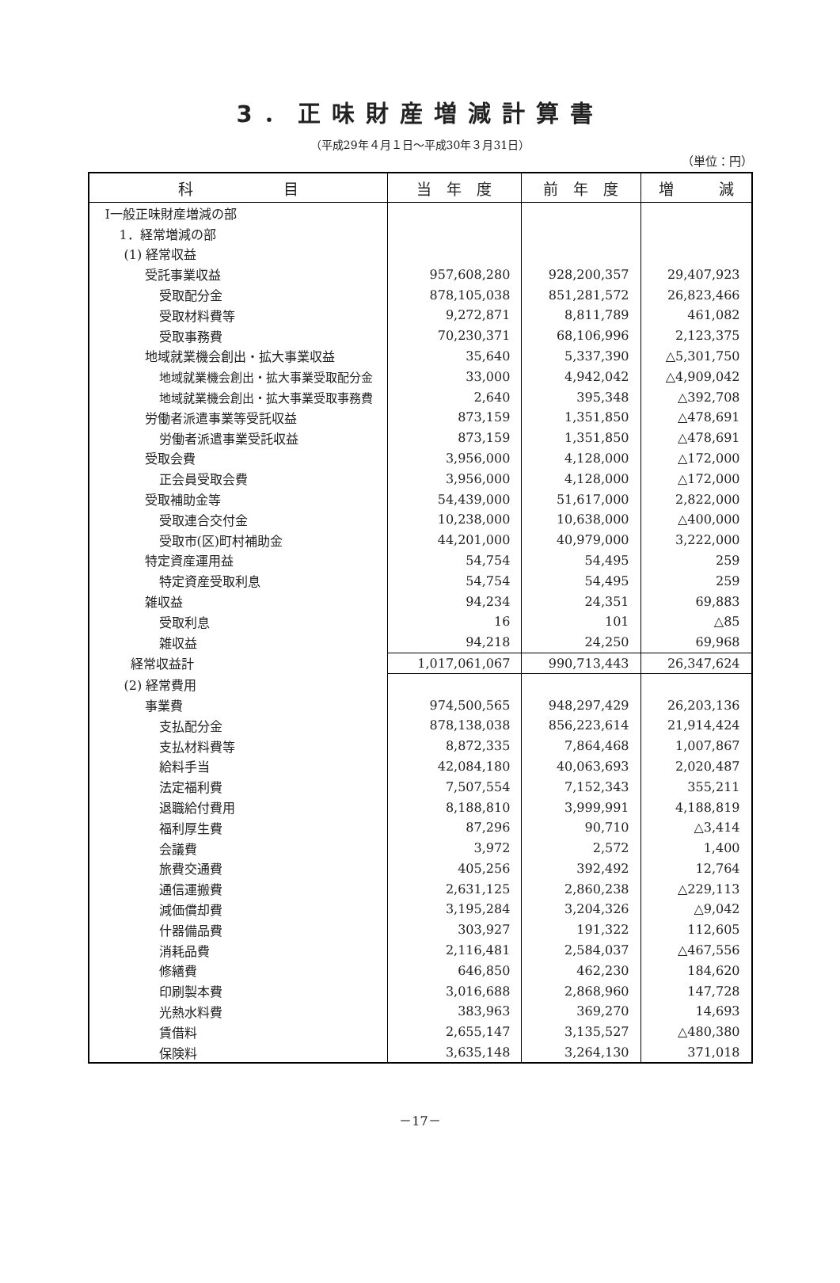3．正味財産増減計算書
（平成29年４月１日～平成30年３月31日）
（単位：円）
| 科 目 | 当 年 度 | 前 年 度 | 増 減 |
| --- | --- | --- | --- |
| Ⅰ一般正味財産増減の部 | | | |
| 1．経常増減の部 | | | |
| (1) 経常収益 | | | |
| 受託事業収益 | 957,608,280 | 928,200,357 | 29,407,923 |
| 受取配分金 | 878,105,038 | 851,281,572 | 26,823,466 |
| 受取材料費等 | 9,272,871 | 8,811,789 | 461,082 |
| 受取事務費 | 70,230,371 | 68,106,996 | 2,123,375 |
| 地域就業機会創出・拡大事業収益 | 35,640 | 5,337,390 | △5,301,750 |
| 地域就業機会創出・拡大事業受取配分金 | 33,000 | 4,942,042 | △4,909,042 |
| 地域就業機会創出・拡大事業受取事務費 | 2,640 | 395,348 | △392,708 |
| 労働者派遣事業等受託収益 | 873,159 | 1,351,850 | △478,691 |
| 労働者派遣事業受託収益 | 873,159 | 1,351,850 | △478,691 |
| 受取会費 | 3,956,000 | 4,128,000 | △172,000 |
| 正会員受取会費 | 3,956,000 | 4,128,000 | △172,000 |
| 受取補助金等 | 54,439,000 | 51,617,000 | 2,822,000 |
| 受取連合交付金 | 10,238,000 | 10,638,000 | △400,000 |
| 受取市(区)町村補助金 | 44,201,000 | 40,979,000 | 3,222,000 |
| 特定資産運用益 | 54,754 | 54,495 | 259 |
| 特定資産受取利息 | 54,754 | 54,495 | 259 |
| 雑収益 | 94,234 | 24,351 | 69,883 |
| 受取利息 | 16 | 101 | △85 |
| 雑収益 | 94,218 | 24,250 | 69,968 |
| 経常収益計 | 1,017,061,067 | 990,713,443 | 26,347,624 |
| (2) 経常費用 | | | |
| 事業費 | 974,500,565 | 948,297,429 | 26,203,136 |
| 支払配分金 | 878,138,038 | 856,223,614 | 21,914,424 |
| 支払材料費等 | 8,872,335 | 7,864,468 | 1,007,867 |
| 給料手当 | 42,084,180 | 40,063,693 | 2,020,487 |
| 法定福利費 | 7,507,554 | 7,152,343 | 355,211 |
| 退職給付費用 | 8,188,810 | 3,999,991 | 4,188,819 |
| 福利厚生費 | 87,296 | 90,710 | △3,414 |
| 会議費 | 3,972 | 2,572 | 1,400 |
| 旅費交通費 | 405,256 | 392,492 | 12,764 |
| 通信運搬費 | 2,631,125 | 2,860,238 | △229,113 |
| 減価償却費 | 3,195,284 | 3,204,326 | △9,042 |
| 什器備品費 | 303,927 | 191,322 | 112,605 |
| 消耗品費 | 2,116,481 | 2,584,037 | △467,556 |
| 修繕費 | 646,850 | 462,230 | 184,620 |
| 印刷製本費 | 3,016,688 | 2,868,960 | 147,728 |
| 光熱水料費 | 383,963 | 369,270 | 14,693 |
| 賃借料 | 2,655,147 | 3,135,527 | △480,380 |
| 保険料 | 3,635,148 | 3,264,130 | 371,018 |
－17－